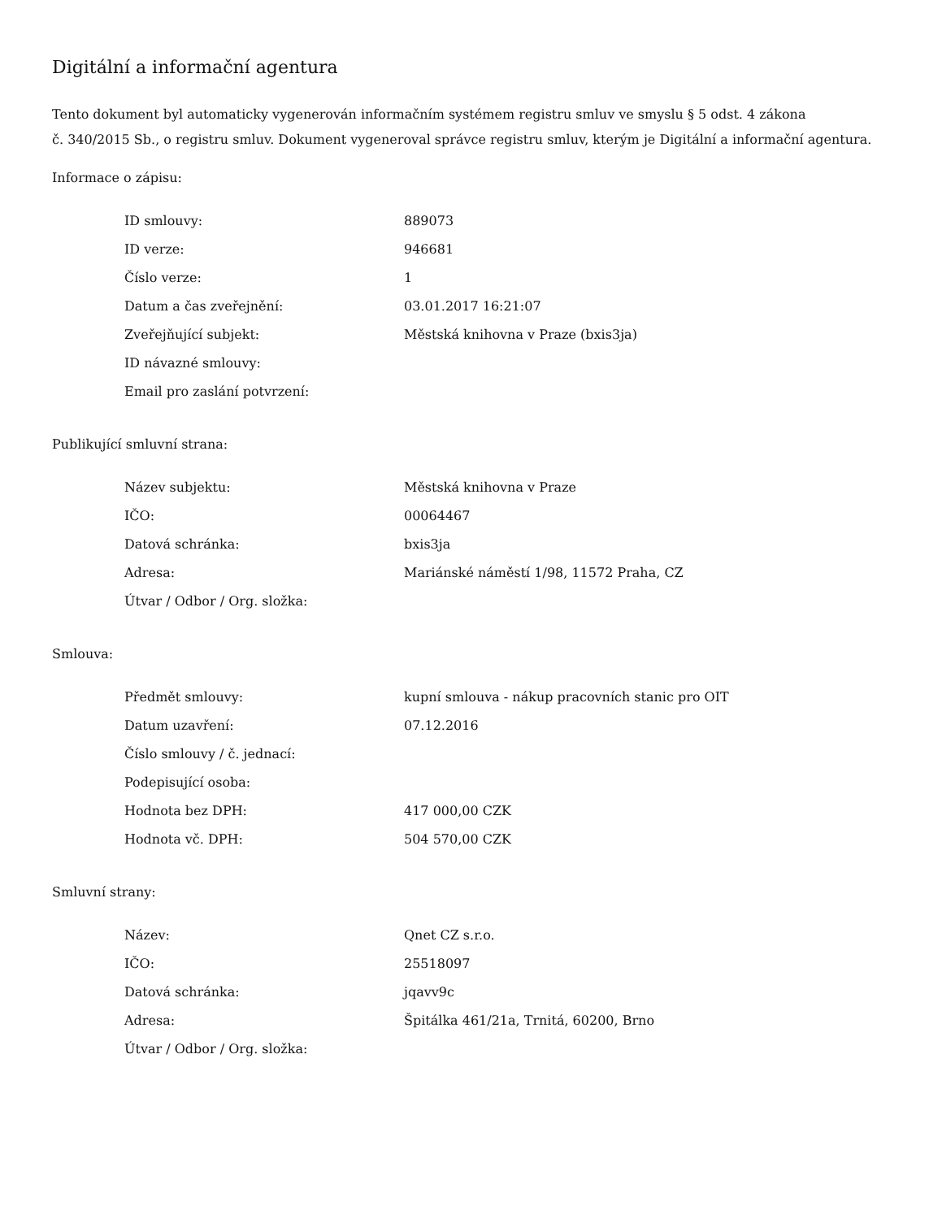Digitální a informační agentura
Tento dokument byl automaticky vygenerován informačním systémem registru smluv ve smyslu § 5 odst. 4 zákona
č. 340/2015 Sb., o registru smluv. Dokument vygeneroval správce registru smluv, kterým je Digitální a informační agentura.
Informace o zápisu:
| ID smlouvy: | 889073 |
| ID verze: | 946681 |
| Číslo verze: | 1 |
| Datum a čas zveřejnění: | 03.01.2017 16:21:07 |
| Zveřejňující subjekt: | Městská knihovna v Praze (bxis3ja) |
| ID návazné smlouvy: | |
| Email pro zaslání potvrzení: | |
Publikující smluvní strana:
| Název subjektu: | Městská knihovna v Praze |
| IČO: | 00064467 |
| Datová schránka: | bxis3ja |
| Adresa: | Mariánské náměstí 1/98, 11572 Praha, CZ |
| Útvar / Odbor / Org. složka: | |
Smlouva:
| Předmět smlouvy: | kupní smlouva - nákup pracovních stanic pro OIT |
| Datum uzavření: | 07.12.2016 |
| Číslo smlouvy / č. jednací: | |
| Podepisující osoba: | |
| Hodnota bez DPH: | 417 000,00 CZK |
| Hodnota vč. DPH: | 504 570,00 CZK |
Smluvní strany:
| Název: | Qnet CZ s.r.o. |
| IČO: | 25518097 |
| Datová schránka: | jqavv9c |
| Adresa: | Špitálka 461/21a, Trnitá, 60200, Brno |
| Útvar / Odbor / Org. složka: | |